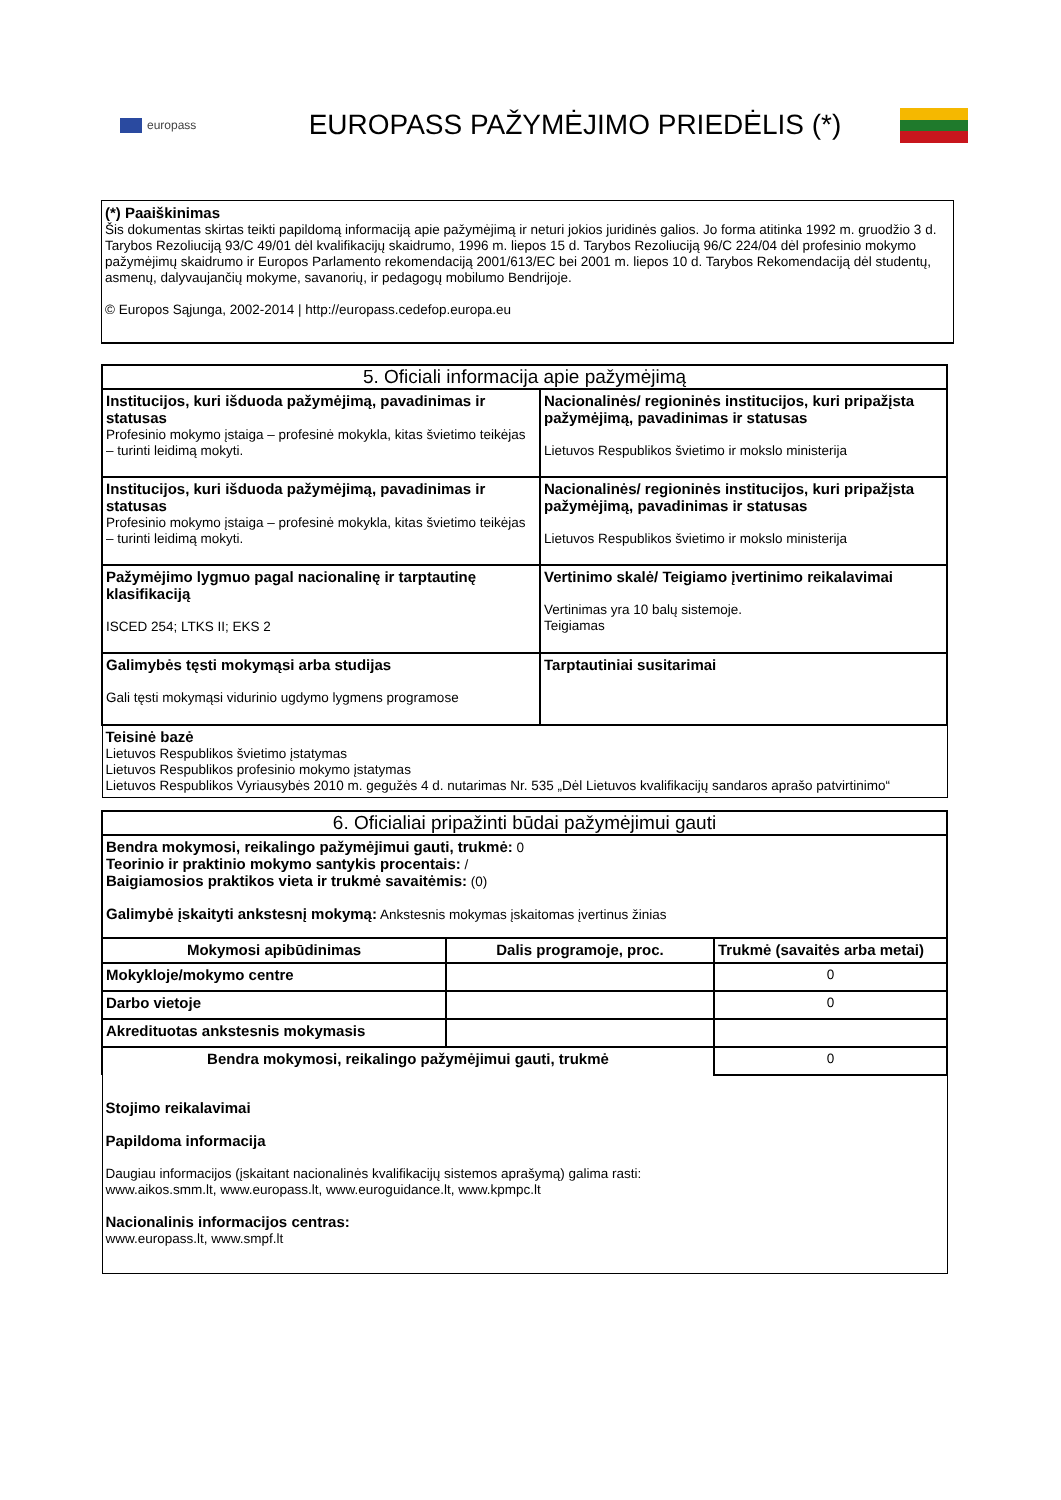europass
EUROPASS PAŽYMĖJIMO PRIEDĖLIS (*)
(*) Paaiškinimas
Šis dokumentas skirtas teikti papildomą informaciją apie pažymėjimą ir neturi jokios juridinės galios. Jo forma atitinka 1992 m. gruodžio 3 d. Tarybos Rezoliuciją 93/C 49/01 dėl kvalifikacijų skaidrumo, 1996 m. liepos 15 d. Tarybos Rezoliuciją 96/C 224/04 dėl profesinio mokymo pažymėjimų skaidrumo ir Europos Parlamento rekomendaciją 2001/613/EC bei 2001 m. liepos 10 d. Tarybos Rekomendaciją dėl studentų, asmenų, dalyvaujančių mokyme, savanorių, ir pedagogų mobilumo Bendrijoje.
© Europos Sąjunga, 2002-2014 | http://europass.cedefop.europa.eu
| 5. Oficiali informacija apie pažymėjimą | |
| --- | --- |
| Institucijos, kuri išduoda pažymėjimą, pavadinimas ir statusas Profesinio mokymo įstaiga – profesinė mokykla, kitas švietimo teikėjas – turinti leidimą mokyti. | Nacionalinės/ regioninės institucijos, kuri pripažįsta pažymėjimą, pavadinimas ir statusas Lietuvos Respublikos švietimo ir mokslo ministerija |
| Institucijos, kuri išduoda pažymėjimą, pavadinimas ir statusas Profesinio mokymo įstaiga – profesinė mokykla, kitas švietimo teikėjas – turinti leidimą mokyti. | Nacionalinės/ regioninės institucijos, kuri pripažįsta pažymėjimą, pavadinimas ir statusas Lietuvos Respublikos švietimo ir mokslo ministerija |
| Pažymėjimo lygmuo pagal nacionalinę ir tarptautinę klasifikaciją ISCED 254; LTKS II; EKS 2 | Vertinimo skalė/ Teigiamo įvertinimo reikalavimai Vertinimas yra 10 balų sistemoje. Teigiamas |
| Galimybės tęsti mokymąsi arba studijas Gali tęsti mokymąsi vidurinio ugdymo lygmens programose | Tarptautiniai susitarimai |
| Teisinė bazė Lietuvos Respublikos švietimo įstatymas Lietuvos Respublikos profesinio mokymo įstatymas Lietuvos Respublikos Vyriausybės 2010 m. gegužės 4 d. nutarimas Nr. 535 „Dėl Lietuvos kvalifikacijų sandaros aprašo patvirtinimo“ | |
| 6. Oficialiai pripažinti būdai pažymėjimui gauti | | |
| --- | --- | --- |
| Bendra mokymosi, reikalingo pažymėjimui gauti, trukmė: 0 Teorinio ir praktinio mokymo santykis procentais: / Baigiamosios praktikos vieta ir trukmė savaitėmis: (0) Galimybė įskaityti ankstesnį mokymą: Ankstesnis mokymas įskaitomas įvertinus žinias | | |
| Mokymosi apibūdinimas | Dalis programoje, proc. | Trukmė (savaitės arba metai) |
| Mokykloje/mokymo centre | | 0 |
| Darbo vietoje | | 0 |
| Akredituotas ankstesnis mokymasis | | |
| Bendra mokymosi, reikalingo pažymėjimui gauti, trukmė | | 0 |
| Stojimo reikalavimai Papildoma informacija Daugiau informacijos (įskaitant nacionalinės kvalifikacijų sistemos aprašymą) galima rasti: www.aikos.smm.lt , www.europass.lt , www.euroguidance.lt , www.kpmpc.lt Nacionalinis informacijos centras: www.europass.lt , www.smpf.lt | | |